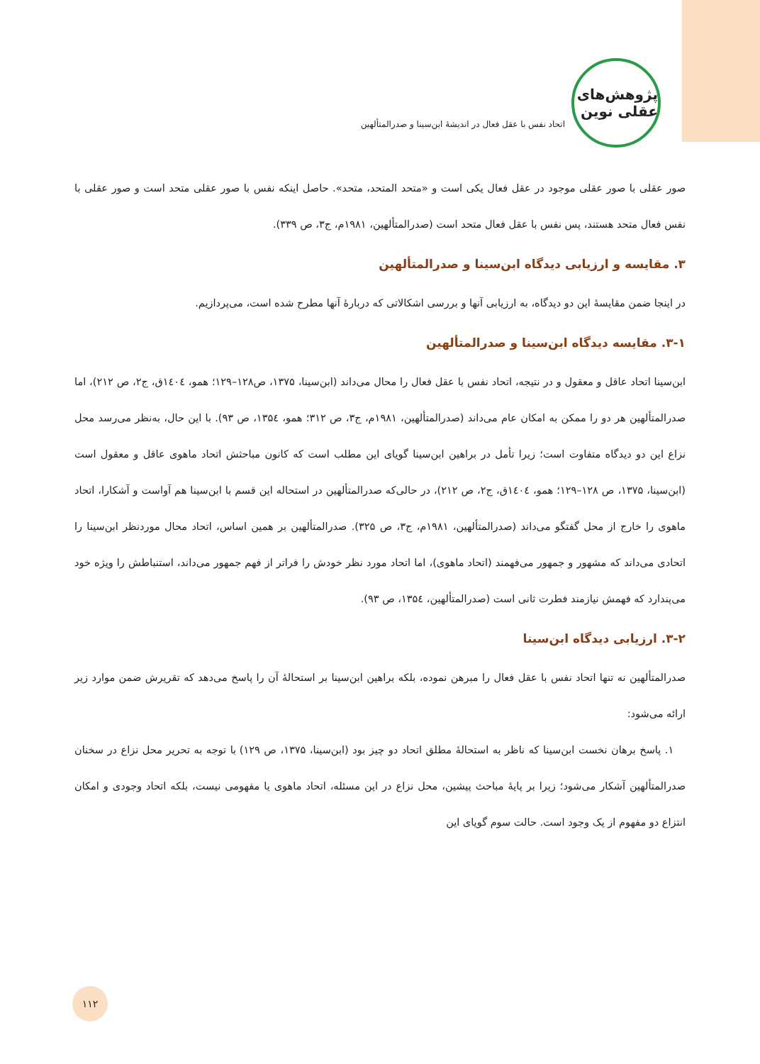پژوهش‌های عقلی نوین
اتحاد نفس با عقل فعال در اندیشهٔ ابن‌سینا و صدرالمتألهین
صور عقلی با صور عقلی موجود در عقل فعال یکی است و «متحد المتحد، متحد». حاصل اینکه نفس با صور عقلی متحد است و صور عقلی با نفس فعال متحد هستند، پس نفس با عقل فعال متحد است (صدرالمتألهین، ۱۹۸۱م، ج۳، ص ۳۳۹).
۳. مقایسه و ارزیابی دیدگاه ابن‌سینا و صدرالمتألهین
در اینجا ضمن مقایسهٔ این دو دیدگاه، به ارزیابی آنها و بررسی اشکالاتی که دربارهٔ آنها مطرح شده است، می‌پردازیم.
۳-۱. مقایسه دیدگاه ابن‌سینا و صدرالمتألهین
ابن‌سینا اتحاد عاقل و معقول و در نتیجه، اتحاد نفس با عقل فعال را محال می‌داند (ابن‌سینا، ۱۳۷۵، ص۱۲۸–۱۲۹؛ همو، ۱٤۰٤ق، ج۲، ص ۲۱۲)، اما صدرالمتألهین هر دو را ممکن به امکان عام می‌داند (صدرالمتألهین، ۱۹۸۱م، ج۳، ص ۳۱۲؛ همو، ۱۳۵٤، ص ۹۳). با این حال، به‌نظر می‌رسد محل نزاع این دو دیدگاه متفاوت است؛ زیرا تأمل در براهین ابن‌سینا گویای این مطلب است که کانون مباحثش اتحاد ماهوی عاقل و معقول است (ابن‌سینا، ۱۳۷۵، ص ۱۲۸–۱۲۹؛ همو، ۱٤۰٤ق، ج۲، ص ۲۱۲)، در حالی‌که صدرالمتألهین در استحاله این قسم با ابن‌سینا هم آواست و آشکارا، اتحاد ماهوی را خارج از محل گفتگو می‌داند (صدرالمتألهین، ۱۹۸۱م، ج۳، ص ۳۲۵). صدرالمتألهین بر همین اساس، اتحاد محال موردنظر ابن‌سینا را اتحادی می‌داند که مشهور و جمهور می‌فهمند (اتحاد ماهوی)، اما اتحاد مورد نظر خودش را فراتر از فهم جمهور می‌داند، استنباطش را ویژه خود می‌پندارد که فهمش نیازمند فطرت ثانی است (صدرالمتألهین، ۱۳۵٤، ص ۹۳).
۳-۲. ارزیابی دیدگاه ابن‌سینا
صدرالمتألهین نه تنها اتحاد نفس با عقل فعال را مبرهن نموده، بلکه براهین ابن‌سینا بر استحالهٔ آن را پاسخ می‌دهد که تقریرش ضمن موارد زیر ارائه می‌شود:
۱. پاسخ برهان نخست ابن‌سینا که ناظر به استحالهٔ مطلق اتحاد دو چیز بود (ابن‌سینا، ۱۳۷۵، ص ۱۲۹) با توجه به تحریر محل نزاع در سخنان صدرالمتألهین آشکار می‌شود؛ زیرا بر پایهٔ مباحث پیشین، محل نزاع در این مسئله، اتحاد ماهوی یا مفهومی نیست، بلکه اتحاد وجودی و امکان انتزاع دو مفهوم از یک وجود است. حالت سوم گویای این
۱۱۲